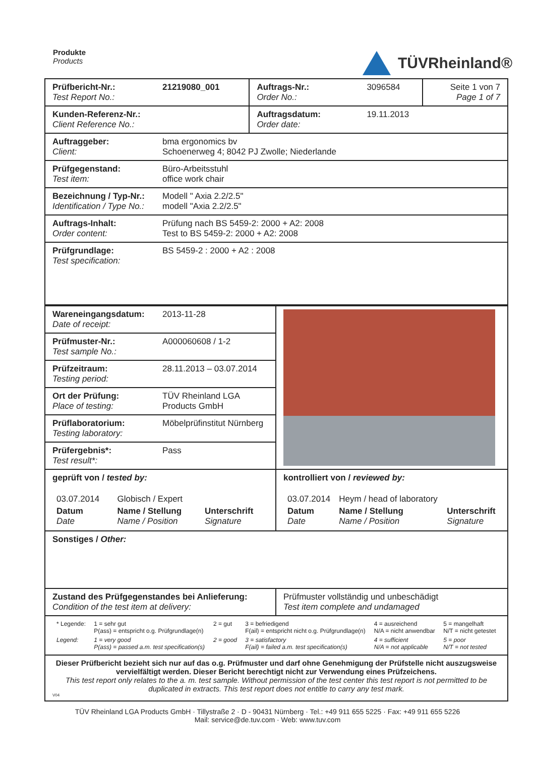Produkte
Products
TÜVRheinland®
| Prüfbericht-Nr.: Test Report No.: | 21219080_001 | Auftrags-Nr.: Order No.: | 3096584 | Seite 1 von 7 Page 1 of 7 |
| Kunden-Referenz-Nr.: Client Reference No.: | | Auftragsdatum: Order date: | 19.11.2013 | |
| Auftraggeber: Client: | bma ergonomics bv Schoenerweg 4; 8042 PJ Zwolle; Niederlande | | | |
| Prüfgegenstand: Test item: | Büro-Arbeitsstuhl office work chair | | | |
| Bezeichnung / Typ-Nr.: Identification / Type No.: | Modell " Axia 2.2/2.5" modell "Axia 2.2/2.5" | | | |
| Auftrags-Inhalt: Order content: | Prüfung nach BS 5459-2: 2000 + A2: 2008 Test to BS 5459-2: 2000 + A2: 2008 | | | |
| Prüfgrundlage: Test specification: | BS 5459-2 : 2000 + A2 : 2008 | | | |
| Wareneingangsdatum: Date of receipt: | 2013-11-28 | |
| Prüfmuster-Nr.: Test sample No.: | A000060608 / 1-2 | |
| Prüfzeitraum: Testing period: | 28.11.2013 – 03.07.2014 | |
| Ort der Prüfung: Place of testing: | TÜV Rheinland LGA Products GmbH | |
| Prüflaboratorium: Testing laboratory: | Möbelprüfinstitut Nürnberg | |
| Prüfergebnis*: Test result*: | Pass | |
| geprüft von / tested by: / 03.07.2014 / Globisch / Expert / / / Datum Date / Name / Stellung Name / Position / Unterschrift Signature / | | kontrolliert von / reviewed by: / 03.07.2014 / Heym / head of laboratory / / / Datum Date / Name / Stellung Name / Position / Unterschrift Signature / |
| Sonstiges / Other: | | |
| Zustand des Prüfgegenstandes bei Anlieferung: Condition of the test item at delivery: | | Prüfmuster vollständig und unbeschädigt Test item complete and undamaged |
| / * Legende: / 1 = sehr gut P(ass) = entspricht o.g. Prüfgrundlage(n) / 2 = gut / 3 = befriedigend F(ail) = entspricht nicht o.g. Prüfgrundlage(n) / 4 = ausreichend N/A = nicht anwendbar / 5 = mangelhaft N/T = nicht getestet / / Legend: / 1 = very good P(ass) = passed a.m. test specification(s) / 2 = good / 3 = satisfactory F(ail) = failed a.m. test specification(s) / 4 = sufficient N/A = not applicable / 5 = poor N/T = not tested / | | |
| Dieser Prüfbericht bezieht sich nur auf das o.g. Prüfmuster und darf ohne Genehmigung der Prüfstelle nicht auszugsweise vervielfältigt werden. Dieser Bericht berechtigt nicht zur Verwendung eines Prüfzeichens. This test report only relates to the a. m. test sample. Without permission of the test center this test report is not permitted to be duplicated in extracts. This test report does not entitle to carry any test mark. V04 | | |
TÜV Rheinland LGA Products GmbH · Tillystraße 2 · D - 90431 Nürnberg · Tel.: +49 911 655 5225 · Fax: +49 911 655 5226
Mail: service@de.tuv.com · Web: www.tuv.com